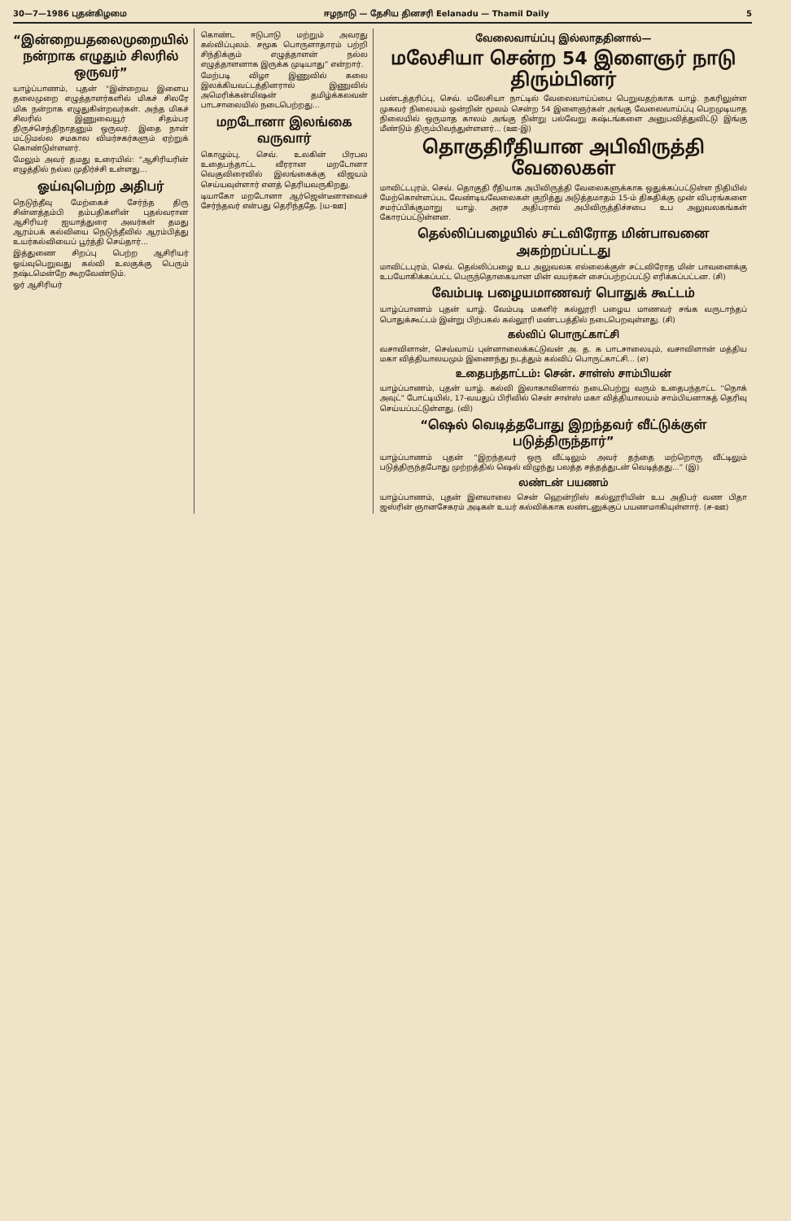30—7—1986 புதன்கிழமை ஈழநாடு — தேசிய தினசரி Eelanadu — Thamil Daily 5
“இன்றையதலைமுறையில் நன்றாக எழுதும் சிலரில் ஒருவர்”
யாழ்ப்பாணம், புதன் “இன்றைய இளைய தலைமுறை எழுத்தாளர்களில் மிகச் சிலரே மிக நன்றாக எழுதுகின்றவர்கள். அந்த மிகச் சிலரில் இணுவையூர் சிதம்பர திருச்செந்திநாதனும் ஒருவர். இதை நான் மட்டுமல்ல சமகால விமர்சகர்களும் ஏற்றுக் கொண்டுள்ளனர்.
மேலும் அவர் தமது உரையில்: “ஆசிரியரின் எழுத்தில் நல்ல முதிர்ச்சி உள்ளது...
ஓய்வுபெற்ற அதிபர்
நெடுந்தீவு மேற்கைச் சேர்ந்த திரு சின்னத்தம்பி தம்பதிகளின் புதல்வரான ஆசிரியர் ஐயாத்துரை அவர்கள் தமது ஆரம்பக் கல்வியை நெடுந்தீவில் ஆரம்பித்து உயர்கல்வியைப் பூர்த்தி செய்தார்...
இத்துணை சிறப்பு பெற்ற ஆசிரியர் ஓய்வுபெறுவது கல்வி உலகுக்கு பெரும் நஷ்டமென்றே கூறவேண்டும்.
ஓர் ஆசிரியர்
கொண்ட ஈடுபாடு மற்றும் அவரது கல்விப்புலம். சமூக பொருளாதாரம் பற்றி சிந்திக்கும் எழுத்தாளன் நல்ல எழுத்தாளனாக இருக்க முடியாது” என்றார்.
மேற்படி விழா இணுவில் கலை இலக்கியவட்டத்தினரால் இணுவில் அமெரிக்கன்மிஷன் தமிழ்க்கலவன் பாடசாலையில் நடைபெற்றது...
மறடோனா இலங்கை வருவார்
கொழும்பு, செவ். உலகின் பிரபல உதைபந்தாட்ட வீரரான மறடோனா வெகுவிரைவில் இலங்கைக்கு விஜயம் செய்யவுள்ளார் எனத் தெரியவருகிறது.
டியாகோ மறடோனா ஆர்ஜென்டீனாவைச் சேர்ந்தவர் என்பது தெரிந்ததே. [ய-ஊ]
வேலைவாய்ப்பு இல்லாததினால்—
மலேசியா சென்ற 54 இளைஞர் நாடு திரும்பினர்
பண்டத்தரிப்பு, செவ். மலேசியா நாட்டில் வேலைவாய்ப்பை பெறுவதற்காக யாழ். நகரிலுள்ள முகவர் நிலையம் ஒன்றின் மூலம் சென்ற 54 இளைஞர்கள் அங்கு வேலைவாய்ப்பு பெறமுடியாத நிலையில் ஒருமாத காலம் அங்கு நின்று பல்வேறு கஷ்டங்களை அனுபவித்துவிட்டு இங்கு மீண்டும் திரும்பிவந்துள்ளனர்... (ஊ-இ)
தொகுதிரீதியான அபிவிருத்தி வேலைகள்
மாவிட்டபுரம், செவ். தொகுதி ரீதியாக அபிவிருத்தி வேலைகளுக்காக ஒதுக்கப்பட்டுள்ள நிதியில் மேற்கொள்ளப்பட வேண்டியவேலைகள் குறித்து அடுத்தமாதம் 15-ம் திகதிக்கு முன் விபரங்களை சமர்ப்பிக்குமாறு யாழ். அரச அதிபரால் அபிவிருத்திச்சபை உப அலுவலகங்கள் கோரப்பட்டுள்ளன.
தெல்லிப்பழையில் சட்டவிரோத மின்பாவனை அகற்றப்பட்டது
மாவிட்டபுரம், செவ். தெல்லிப்பழை உப அலுவலக எல்லைக்குள் சட்டவிரோத மின் பாவனைக்கு உபயோகிக்கப்பட்ட பெருந்தொகையான மின் வயர்கள் சைப்பற்றப்பட்டு எரிக்கப்பட்டன. (சி)
வேம்படி பழையமாணவர் பொதுக் கூட்டம்
யாழ்ப்பாணம் புதன் யாழ். வேம்படி மகளிர் கல்லூரி பழைய மாணவர் சங்க வருடாந்தப் பொதுக்கூட்டம் இன்று பிற்பகல் கல்லூரி மண்டபத்தில் நடைபெறவுள்ளது. (சி)
கல்விப் பொருட்காட்சி
வசாவிளான், செவ்வாய் புன்னாலைக்கட்டுவன் அ. த. க பாடசாலையும், வசாவிளான் மத்திய மகா வித்தியாலயமும் இணைந்து நடத்தும் கல்விப் பொருட்காட்சி... (எ)
உதைபந்தாட்டம்: சென். சாள்ஸ் சாம்பியன்
யாழ்ப்பாணம், புதன் யாழ். கல்வி இலாகாவினால் நடைபெற்று வரும் உதைபந்தாட்ட “நொக் அவுட்” போட்டியில், 17-வயதுப் பிரிவில் சென் சாள்ஸ் மகா வித்தியாலயம் சாம்பியனாகத் தெரிவு செய்யப்பட்டுள்ளது. (வி)
“ஷெல் வெடித்தபோது இறந்தவர் வீட்டுக்குள் படுத்திருந்தார்”
யாழ்ப்பாணம் புதன் “இறந்தவர் ஒரு வீட்டிலும் அவர் தந்தை மற்றொரு வீட்டிலும் படுத்திருந்தபோது முற்றத்தில் ஷெல் விழுந்து பலத்த சத்தத்துடன் வெடித்தது...” (இ)
லண்டன் பயணம்
யாழ்ப்பாணம், புதன் இளவாலை சென் ஹென்றிஸ் கல்லூரியின் உப அதிபர் வண பிதா ஜஸ்ரின் ஞானசேகரம் அடிகள் உயர் கல்விக்காக லண்டனுக்குப் பயணமாகியுள்ளார். (ச-ஊ)